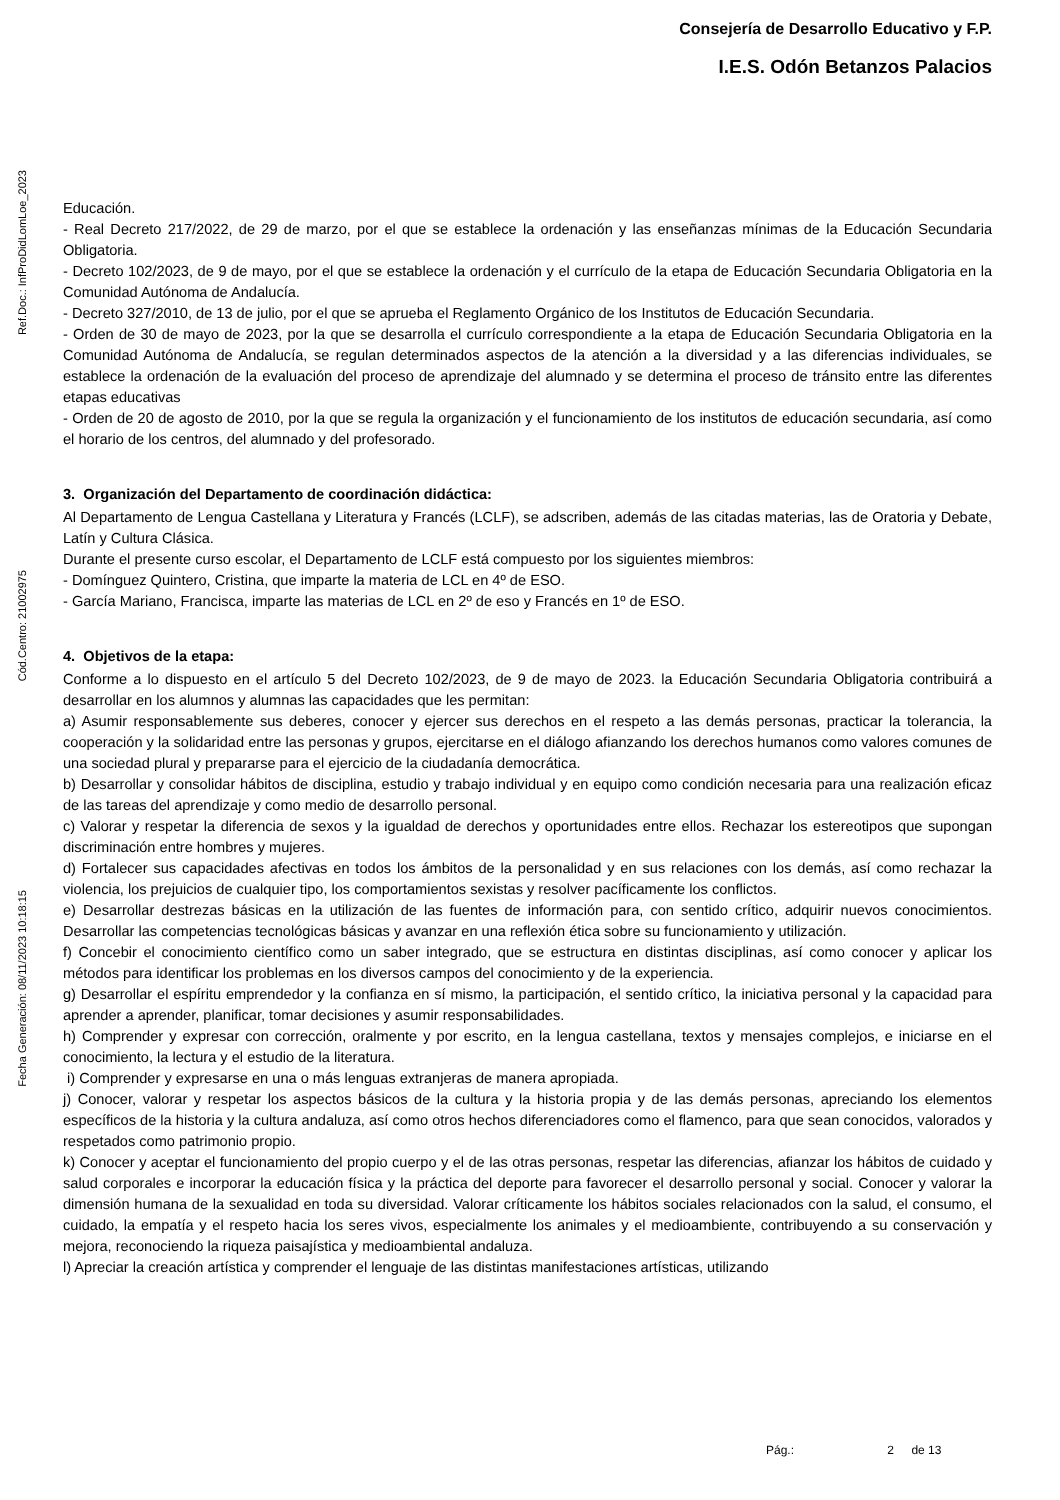Consejería de Desarrollo Educativo y F.P.
I.E.S. Odón Betanzos Palacios
Ref.Doc.: InfProDidLomLoe_2023
Cód.Centro: 21002975
Fecha Generación: 08/11/2023 10:18:15
Educación.
- Real Decreto 217/2022, de 29 de marzo, por el que se establece la ordenación y las enseñanzas mínimas de la Educación Secundaria Obligatoria.
- Decreto 102/2023, de 9 de mayo, por el que se establece la ordenación y el currículo de la etapa de Educación Secundaria Obligatoria en la Comunidad Autónoma de Andalucía.
- Decreto 327/2010, de 13 de julio, por el que se aprueba el Reglamento Orgánico de los Institutos de Educación Secundaria.
- Orden de 30 de mayo de 2023, por la que se desarrolla el currículo correspondiente a la etapa de Educación Secundaria Obligatoria en la Comunidad Autónoma de Andalucía, se regulan determinados aspectos de la atención a la diversidad y a las diferencias individuales, se establece la ordenación de la evaluación del proceso de aprendizaje del alumnado y se determina el proceso de tránsito entre las diferentes etapas educativas
- Orden de 20 de agosto de 2010, por la que se regula la organización y el funcionamiento de los institutos de educación secundaria, así como el horario de los centros, del alumnado y del profesorado.
3. Organización del Departamento de coordinación didáctica:
Al Departamento de Lengua Castellana y Literatura y Francés (LCLF), se adscriben, además de las citadas materias, las de Oratoria y Debate, Latín y Cultura Clásica.
Durante el presente curso escolar, el Departamento de LCLF está compuesto por los siguientes miembros:
- Domínguez Quintero, Cristina, que imparte la materia de LCL en 4º de ESO.
- García Mariano, Francisca, imparte las materias de LCL en 2º de eso y Francés en 1º de ESO.
4. Objetivos de la etapa:
Conforme a lo dispuesto en el artículo 5 del Decreto 102/2023, de 9 de mayo de 2023. la Educación Secundaria Obligatoria contribuirá a desarrollar en los alumnos y alumnas las capacidades que les permitan:
a) Asumir responsablemente sus deberes, conocer y ejercer sus derechos en el respeto a las demás personas, practicar la tolerancia, la cooperación y la solidaridad entre las personas y grupos, ejercitarse en el diálogo afianzando los derechos humanos como valores comunes de una sociedad plural y prepararse para el ejercicio de la ciudadanía democrática.
b) Desarrollar y consolidar hábitos de disciplina, estudio y trabajo individual y en equipo como condición necesaria para una realización eficaz de las tareas del aprendizaje y como medio de desarrollo personal.
c) Valorar y respetar la diferencia de sexos y la igualdad de derechos y oportunidades entre ellos. Rechazar los estereotipos que supongan discriminación entre hombres y mujeres.
d) Fortalecer sus capacidades afectivas en todos los ámbitos de la personalidad y en sus relaciones con los demás, así como rechazar la violencia, los prejuicios de cualquier tipo, los comportamientos sexistas y resolver pacíficamente los conflictos.
e) Desarrollar destrezas básicas en la utilización de las fuentes de información para, con sentido crítico, adquirir nuevos conocimientos. Desarrollar las competencias tecnológicas básicas y avanzar en una reflexión ética sobre su funcionamiento y utilización.
f) Concebir el conocimiento científico como un saber integrado, que se estructura en distintas disciplinas, así como conocer y aplicar los métodos para identificar los problemas en los diversos campos del conocimiento y de la experiencia.
g) Desarrollar el espíritu emprendedor y la confianza en sí mismo, la participación, el sentido crítico, la iniciativa personal y la capacidad para aprender a aprender, planificar, tomar decisiones y asumir responsabilidades.
h) Comprender y expresar con corrección, oralmente y por escrito, en la lengua castellana, textos y mensajes complejos, e iniciarse en el conocimiento, la lectura y el estudio de la literatura.
i) Comprender y expresarse en una o más lenguas extranjeras de manera apropiada.
j) Conocer, valorar y respetar los aspectos básicos de la cultura y la historia propia y de las demás personas, apreciando los elementos específicos de la historia y la cultura andaluza, así como otros hechos diferenciadores como el flamenco, para que sean conocidos, valorados y respetados como patrimonio propio.
k) Conocer y aceptar el funcionamiento del propio cuerpo y el de las otras personas, respetar las diferencias, afianzar los hábitos de cuidado y salud corporales e incorporar la educación física y la práctica del deporte para favorecer el desarrollo personal y social. Conocer y valorar la dimensión humana de la sexualidad en toda su diversidad. Valorar críticamente los hábitos sociales relacionados con la salud, el consumo, el cuidado, la empatía y el respeto hacia los seres vivos, especialmente los animales y el medioambiente, contribuyendo a su conservación y mejora, reconociendo la riqueza paisajística y medioambiental andaluza.
l) Apreciar la creación artística y comprender el lenguaje de las distintas manifestaciones artísticas, utilizando
Pág.: 2 de 13